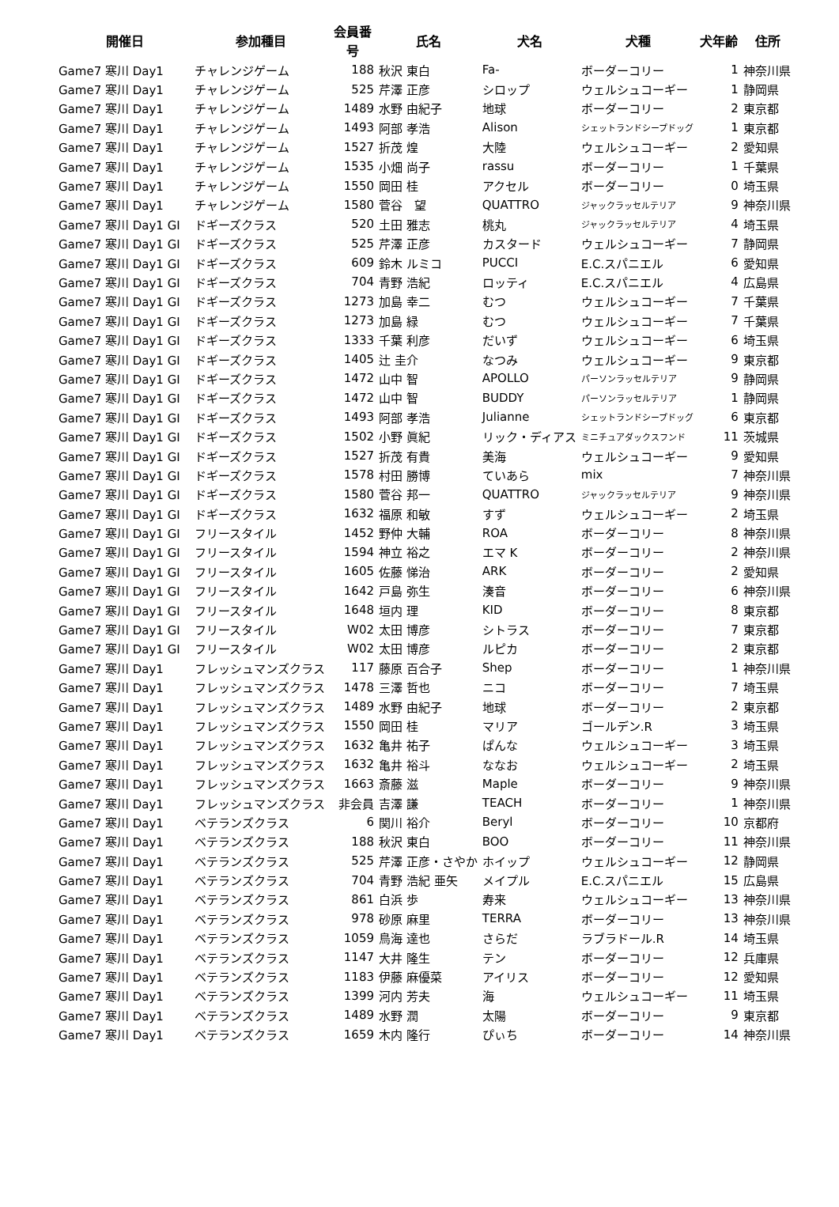| 開催日 | 参加種目 | 会員番号 | 氏名 | 犬名 | 犬種 | 犬年齢 | 住所 |
| --- | --- | --- | --- | --- | --- | --- | --- |
| Game7 寒川 Day1 | チャレンジゲーム | 188 | 秋沢 東白 | Fa- | ボーダーコリー | 1 | 神奈川県 |
| Game7 寒川 Day1 | チャレンジゲーム | 525 | 芹澤 正彦 | シロップ | ウェルシュコーギー | 1 | 静岡県 |
| Game7 寒川 Day1 | チャレンジゲーム | 1489 | 水野 由紀子 | 地球 | ボーダーコリー | 2 | 東京都 |
| Game7 寒川 Day1 | チャレンジゲーム | 1493 | 阿部 孝浩 | Alison | シェットランドシープドッグ | 1 | 東京都 |
| Game7 寒川 Day1 | チャレンジゲーム | 1527 | 折茂 煌 | 大陸 | ウェルシュコーギー | 2 | 愛知県 |
| Game7 寒川 Day1 | チャレンジゲーム | 1535 | 小畑 尚子 | rassu | ボーダーコリー | 1 | 千葉県 |
| Game7 寒川 Day1 | チャレンジゲーム | 1550 | 岡田 桂 | アクセル | ボーダーコリー | 0 | 埼玉県 |
| Game7 寒川 Day1 | チャレンジゲーム | 1580 | 菅谷 望 | QUATTRO | ジャックラッセルテリア | 9 | 神奈川県 |
| Game7 寒川 Day1 GI | ドギーズクラス | 520 | 土田 雅志 | 桃丸 | ジャックラッセルテリア | 4 | 埼玉県 |
| Game7 寒川 Day1 GI | ドギーズクラス | 525 | 芹澤 正彦 | カスタード | ウェルシュコーギー | 7 | 静岡県 |
| Game7 寒川 Day1 GI | ドギーズクラス | 609 | 鈴木 ルミコ | PUCCI | E.C.スパニエル | 6 | 愛知県 |
| Game7 寒川 Day1 GI | ドギーズクラス | 704 | 青野 浩紀 | ロッティ | E.C.スパニエル | 4 | 広島県 |
| Game7 寒川 Day1 GI | ドギーズクラス | 1273 | 加島 幸二 | むつ | ウェルシュコーギー | 7 | 千葉県 |
| Game7 寒川 Day1 GI | ドギーズクラス | 1273 | 加島 緑 | むつ | ウェルシュコーギー | 7 | 千葉県 |
| Game7 寒川 Day1 GI | ドギーズクラス | 1333 | 千葉 利彦 | だいず | ウェルシュコーギー | 6 | 埼玉県 |
| Game7 寒川 Day1 GI | ドギーズクラス | 1405 | 辻 圭介 | なつみ | ウェルシュコーギー | 9 | 東京都 |
| Game7 寒川 Day1 GI | ドギーズクラス | 1472 | 山中 智 | APOLLO | パーソンラッセルテリア | 9 | 静岡県 |
| Game7 寒川 Day1 GI | ドギーズクラス | 1472 | 山中 智 | BUDDY | パーソンラッセルテリア | 1 | 静岡県 |
| Game7 寒川 Day1 GI | ドギーズクラス | 1493 | 阿部 孝浩 | Julianne | シェットランドシープドッグ | 6 | 東京都 |
| Game7 寒川 Day1 GI | ドギーズクラス | 1502 | 小野 眞紀 | リック・ディアス | ミニチュアダックスフンド | 11 | 茨城県 |
| Game7 寒川 Day1 GI | ドギーズクラス | 1527 | 折茂 有貴 | 美海 | ウェルシュコーギー | 9 | 愛知県 |
| Game7 寒川 Day1 GI | ドギーズクラス | 1578 | 村田 勝博 | ていあら | mix | 7 | 神奈川県 |
| Game7 寒川 Day1 GI | ドギーズクラス | 1580 | 菅谷 邦一 | QUATTRO | ジャックラッセルテリア | 9 | 神奈川県 |
| Game7 寒川 Day1 GI | ドギーズクラス | 1632 | 福原 和敏 | すず | ウェルシュコーギー | 2 | 埼玉県 |
| Game7 寒川 Day1 GI | フリースタイル | 1452 | 野仲 大輔 | ROA | ボーダーコリー | 8 | 神奈川県 |
| Game7 寒川 Day1 GI | フリースタイル | 1594 | 神立 裕之 | エマ K | ボーダーコリー | 2 | 神奈川県 |
| Game7 寒川 Day1 GI | フリースタイル | 1605 | 佐藤 悌治 | ARK | ボーダーコリー | 2 | 愛知県 |
| Game7 寒川 Day1 GI | フリースタイル | 1642 | 戸島 弥生 | 湊音 | ボーダーコリー | 6 | 神奈川県 |
| Game7 寒川 Day1 GI | フリースタイル | 1648 | 垣内 理 | KID | ボーダーコリー | 8 | 東京都 |
| Game7 寒川 Day1 GI | フリースタイル | W02 | 太田 博彦 | シトラス | ボーダーコリー | 7 | 東京都 |
| Game7 寒川 Day1 GI | フリースタイル | W02 | 太田 博彦 | ルピカ | ボーダーコリー | 2 | 東京都 |
| Game7 寒川 Day1 | フレッシュマンズクラス | 117 | 藤原 百合子 | Shep | ボーダーコリー | 1 | 神奈川県 |
| Game7 寒川 Day1 | フレッシュマンズクラス | 1478 | 三澤 哲也 | ニコ | ボーダーコリー | 7 | 埼玉県 |
| Game7 寒川 Day1 | フレッシュマンズクラス | 1489 | 水野 由紀子 | 地球 | ボーダーコリー | 2 | 東京都 |
| Game7 寒川 Day1 | フレッシュマンズクラス | 1550 | 岡田 桂 | マリア | ゴールデン.R | 3 | 埼玉県 |
| Game7 寒川 Day1 | フレッシュマンズクラス | 1632 | 亀井 祐子 | ぱんな | ウェルシュコーギー | 3 | 埼玉県 |
| Game7 寒川 Day1 | フレッシュマンズクラス | 1632 | 亀井 裕斗 | ななお | ウェルシュコーギー | 2 | 埼玉県 |
| Game7 寒川 Day1 | フレッシュマンズクラス | 1663 | 斎藤 滋 | Maple | ボーダーコリー | 9 | 神奈川県 |
| Game7 寒川 Day1 | フレッシュマンズクラス | 非会員 | 吉澤 謙 | TEACH | ボーダーコリー | 1 | 神奈川県 |
| Game7 寒川 Day1 | ベテランズクラス | 6 | 関川 裕介 | Beryl | ボーダーコリー | 10 | 京都府 |
| Game7 寒川 Day1 | ベテランズクラス | 188 | 秋沢 東白 | BOO | ボーダーコリー | 11 | 神奈川県 |
| Game7 寒川 Day1 | ベテランズクラス | 525 | 芹澤 正彦・さやか | ホイップ | ウェルシュコーギー | 12 | 静岡県 |
| Game7 寒川 Day1 | ベテランズクラス | 704 | 青野 浩紀 亜矢 | メイプル | E.C.スパニエル | 15 | 広島県 |
| Game7 寒川 Day1 | ベテランズクラス | 861 | 白浜 歩 | 寿来 | ウェルシュコーギー | 13 | 神奈川県 |
| Game7 寒川 Day1 | ベテランズクラス | 978 | 砂原 麻里 | TERRA | ボーダーコリー | 13 | 神奈川県 |
| Game7 寒川 Day1 | ベテランズクラス | 1059 | 鳥海 達也 | さらだ | ラブラドール.R | 14 | 埼玉県 |
| Game7 寒川 Day1 | ベテランズクラス | 1147 | 大井 隆生 | テン | ボーダーコリー | 12 | 兵庫県 |
| Game7 寒川 Day1 | ベテランズクラス | 1183 | 伊藤 麻優菜 | アイリス | ボーダーコリー | 12 | 愛知県 |
| Game7 寒川 Day1 | ベテランズクラス | 1399 | 河内 芳夫 | 海 | ウェルシュコーギー | 11 | 埼玉県 |
| Game7 寒川 Day1 | ベテランズクラス | 1489 | 水野 潤 | 太陽 | ボーダーコリー | 9 | 東京都 |
| Game7 寒川 Day1 | ベテランズクラス | 1659 | 木内 隆行 | ぴぃち | ボーダーコリー | 14 | 神奈川県 |